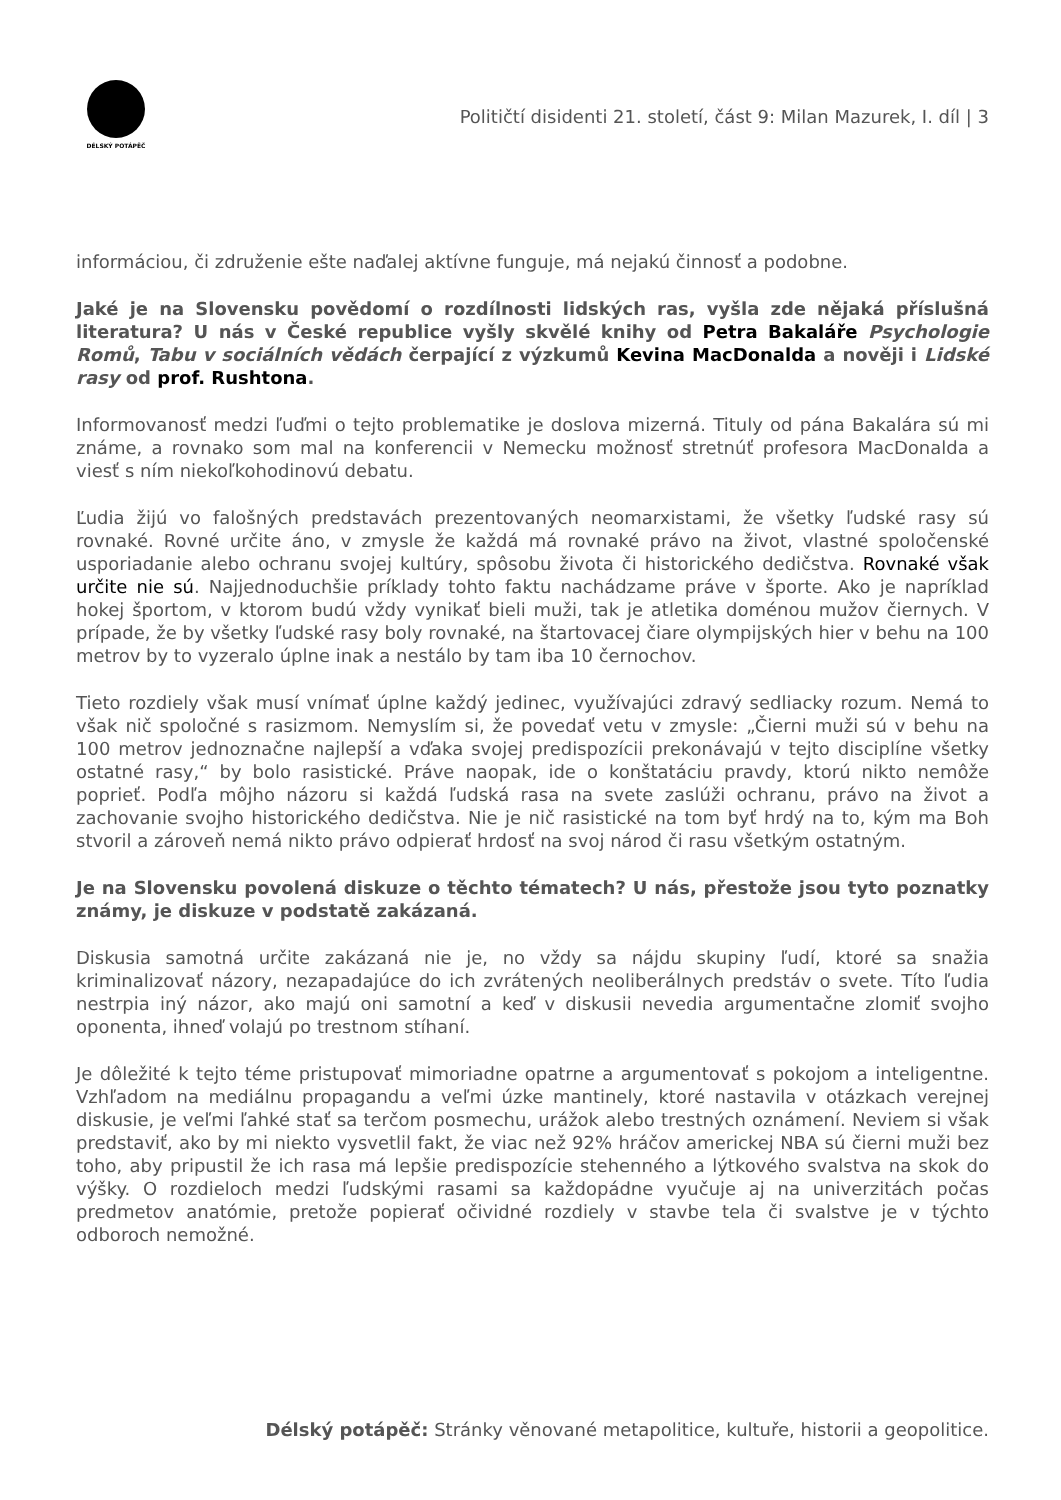DÉLSKÝ POTÁPĚČ
Političtí disidenti 21. století, část 9: Milan Mazurek, I. díl | 3
informáciou, či združenie ešte naďalej aktívne funguje, má nejakú činnosť a podobne.
Jaké je na Slovensku povědomí o rozdílnosti lidských ras, vyšla zde nějaká příslušná literatura? U nás v České republice vyšly skvělé knihy od Petra Bakaláře Psychologie Romů, Tabu v sociálních vědách čerpající z výzkumů Kevina MacDonalda a nověji i Lidské rasy od prof. Rushtona.
Informovanosť medzi ľuďmi o tejto problematike je doslova mizerná. Tituly od pána Bakalára sú mi známe, a rovnako som mal na konferencii v Nemecku možnosť stretnúť profesora MacDonalda a viesť s ním niekoľkohodinovú debatu.
Ľudia žijú vo falošných predstavách prezentovaných neomarxistami, že všetky ľudské rasy sú rovnaké. Rovné určite áno, v zmysle že každá má rovnaké právo na život, vlastné spoločenské usporiadanie alebo ochranu svojej kultúry, spôsobu života či historického dedičstva. Rovnaké však určite nie sú. Najjednoduchšie príklady tohto faktu nachádzame práve v športe. Ako je napríklad hokej športom, v ktorom budú vždy vynikať bieli muži, tak je atletika doménou mužov čiernych. V prípade, že by všetky ľudské rasy boly rovnaké, na štartovacej čiare olympijských hier v behu na 100 metrov by to vyzeralo úplne inak a nestálo by tam iba 10 černochov.
Tieto rozdiely však musí vnímať úplne každý jedinec, využívajúci zdravý sedliacky rozum. Nemá to však nič spoločné s rasizmom. Nemyslím si, že povedať vetu v zmysle: „Čierni muži sú v behu na 100 metrov jednoznačne najlepší a vďaka svojej predispozícii prekonávajú v tejto disciplíne všetky ostatné rasy,“ by bolo rasistické. Práve naopak, ide o konštatáciu pravdy, ktorú nikto nemôže poprieť. Podľa môjho názoru si každá ľudská rasa na svete zaslúži ochranu, právo na život a zachovanie svojho historického dedičstva. Nie je nič rasistické na tom byť hrdý na to, kým ma Boh stvoril a zároveň nemá nikto právo odpierať hrdosť na svoj národ či rasu všetkým ostatným.
Je na Slovensku povolená diskuze o těchto tématech? U nás, přestože jsou tyto poznatky známy, je diskuze v podstatě zakázaná.
Diskusia samotná určite zakázaná nie je, no vždy sa nájdu skupiny ľudí, ktoré sa snažia kriminalizovať názory, nezapadajúce do ich zvrátených neoliberálnych predstáv o svete. Títo ľudia nestrpia iný názor, ako majú oni samotní a keď v diskusii nevedia argumentačne zlomiť svojho oponenta, ihneď volajú po trestnom stíhaní.
Je dôležité k tejto téme pristupovať mimoriadne opatrne a argumentovať s pokojom a inteligentne. Vzhľadom na mediálnu propagandu a veľmi úzke mantinely, ktoré nastavila v otázkach verejnej diskusie, je veľmi ľahké stať sa terčom posmechu, urážok alebo trestných oznámení. Neviem si však predstaviť, ako by mi niekto vysvetlil fakt, že viac než 92% hráčov americkej NBA sú čierni muži bez toho, aby pripustil že ich rasa má lepšie predispozície stehenného a lýtkového svalstva na skok do výšky. O rozdieloch medzi ľudskými rasami sa každopádne vyučuje aj na univerzitách počas predmetov anatómie, pretože popierať očividné rozdiely v stavbe tela či svalstve je v týchto odboroch nemožné.
Délský potápěč: Stránky věnované metapolitice, kultuře, historii a geopolitice.